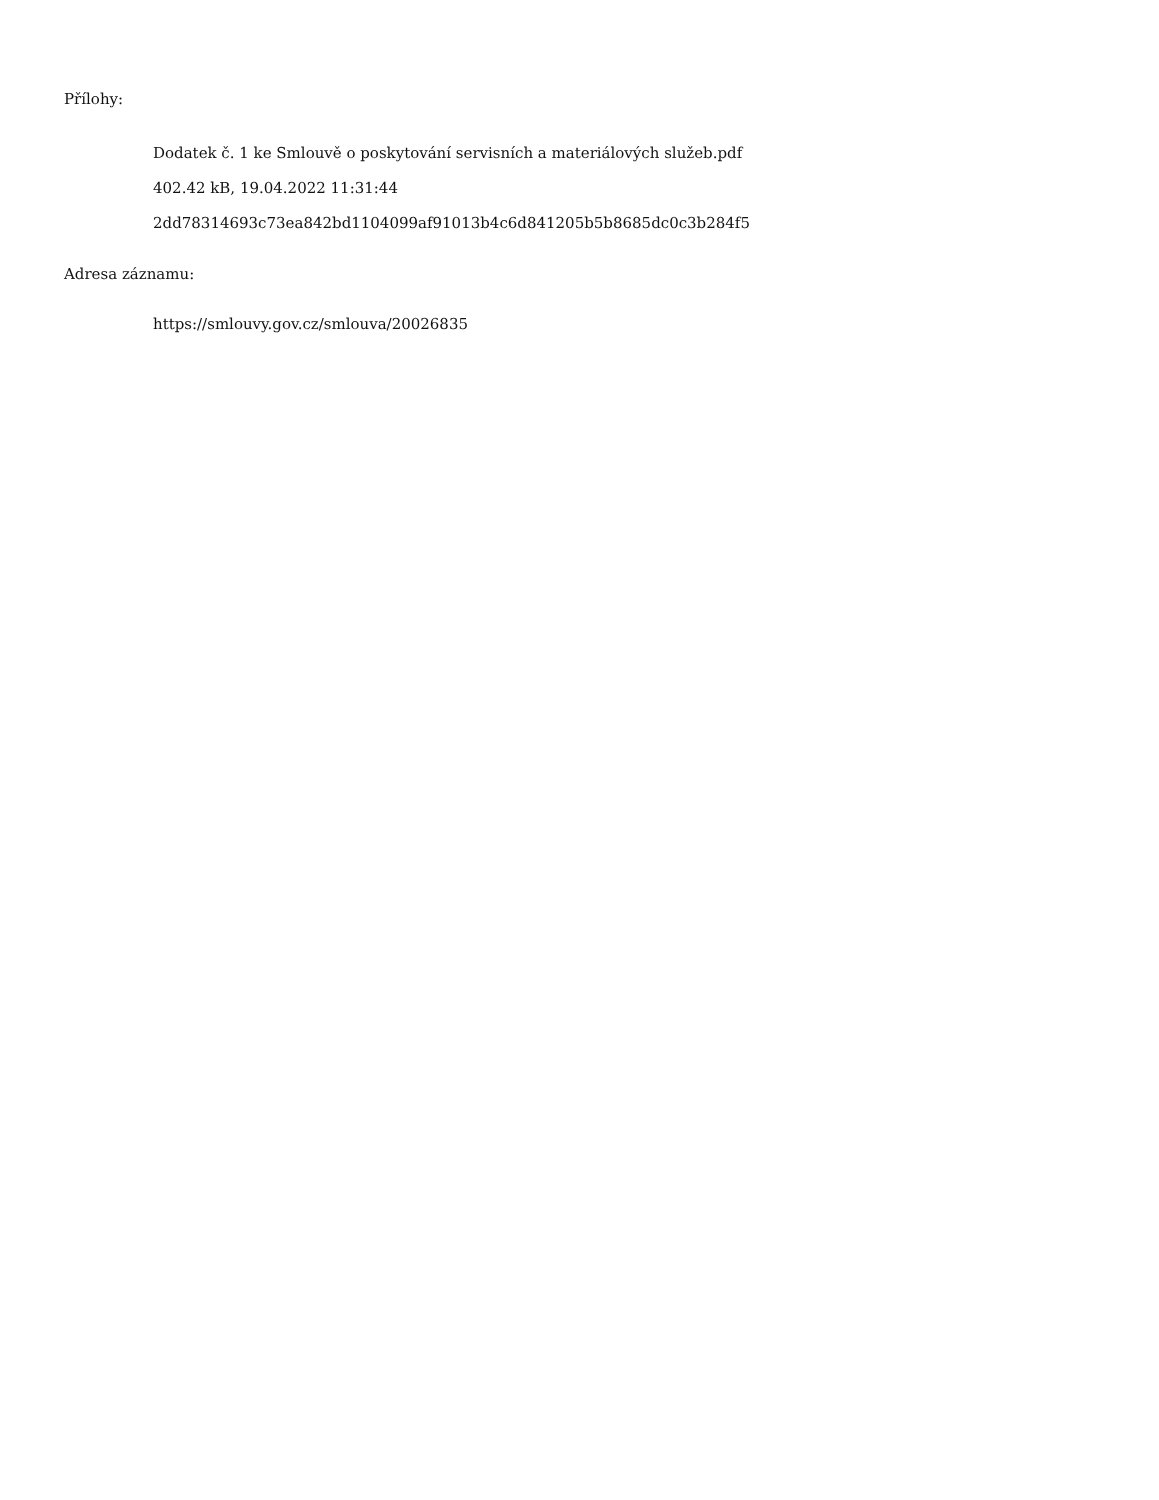Přílohy:
Dodatek č. 1 ke Smlouvě o poskytování servisních a materiálových služeb.pdf
402.42 kB, 19.04.2022 11:31:44
2dd78314693c73ea842bd1104099af91013b4c6d841205b5b8685dc0c3b284f5
Adresa záznamu:
https://smlouvy.gov.cz/smlouva/20026835